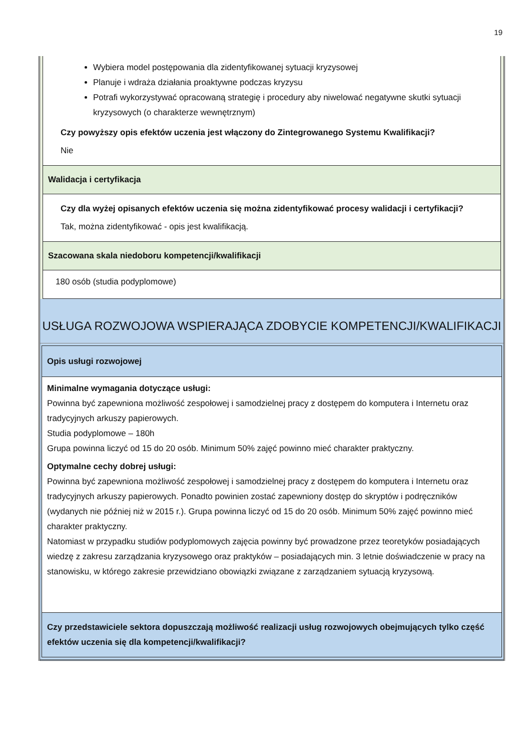19
| Wybiera model postępowania dla zidentyfikowanej sytuacji kryzysowej Planuje i wdraża działania proaktywne podczas kryzysu Potrafi wykorzystywać opracowaną strategię i procedury aby niwelować negatywne skutki sytuacji kryzysowych (o charakterze wewnętrznym) Czy powyższy opis efektów uczenia jest włączony do Zintegrowanego Systemu Kwalifikacji? Nie |
| Walidacja i certyfikacja |
| Czy dla wyżej opisanych efektów uczenia się można zidentyfikować procesy walidacji i certyfikacji? Tak, można zidentyfikować - opis jest kwalifikacją. |
| Szacowana skala niedoboru kompetencji/kwalifikacji |
| 180 osób (studia podyplomowe) |
USŁUGA ROZWOJOWA WSPIERAJĄCA ZDOBYCIE KOMPETENCJI/KWALIFIKACJI
| Opis usługi rozwojowej |
| Minimalne wymagania dotyczące usługi: Powinna być zapewniona możliwość zespołowej i samodzielnej pracy z dostępem do komputera i Internetu oraz tradycyjnych arkuszy papierowych. Studia podyplomowe – 180h Grupa powinna liczyć od 15 do 20 osób. Minimum 50% zajęć powinno mieć charakter praktyczny. Optymalne cechy dobrej usługi: Powinna być zapewniona możliwość zespołowej i samodzielnej pracy z dostępem do komputera i Internetu oraz tradycyjnych arkuszy papierowych. Ponadto powinien zostać zapewniony dostęp do skryptów i podręczników (wydanych nie później niż w 2015 r.). Grupa powinna liczyć od 15 do 20 osób. Minimum 50% zajęć powinno mieć charakter praktyczny. Natomiast w przypadku studiów podyplomowych zajęcia powinny być prowadzone przez teoretyków posiadających wiedzę z zakresu zarządzania kryzysowego oraz praktyków – posiadających min. 3 letnie doświadczenie w pracy na stanowisku, w którego zakresie przewidziano obowiązki związane z zarządzaniem sytuacją kryzysową. |
| Czy przedstawiciele sektora dopuszczają możliwość realizacji usług rozwojowych obejmujących tylko część efektów uczenia się dla kompetencji/kwalifikacji? |